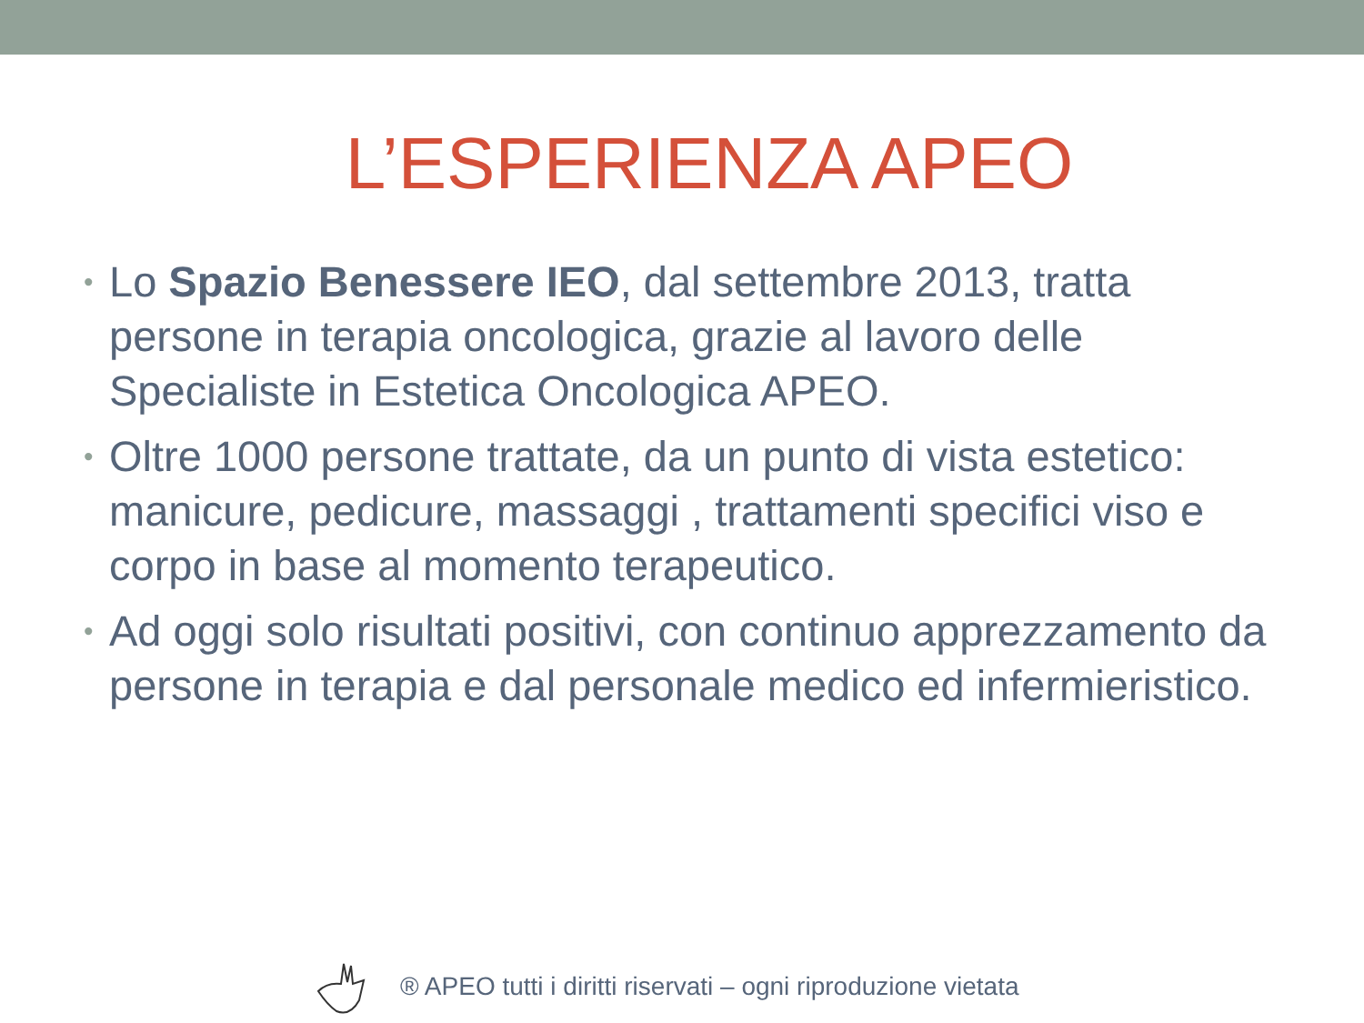L’ESPERIENZA APEO
• Lo Spazio Benessere IEO, dal settembre 2013, tratta persone in terapia oncologica, grazie al lavoro delle Specialiste in Estetica Oncologica APEO.
• Oltre 1000 persone trattate, da un punto di vista estetico: manicure, pedicure, massaggi , trattamenti specifici viso e corpo in base al momento terapeutico.
• Ad oggi solo risultati positivi, con continuo apprezzamento da persone in terapia e dal personale medico ed infermieristico.
® APEO tutti i diritti riservati – ogni riproduzione vietata